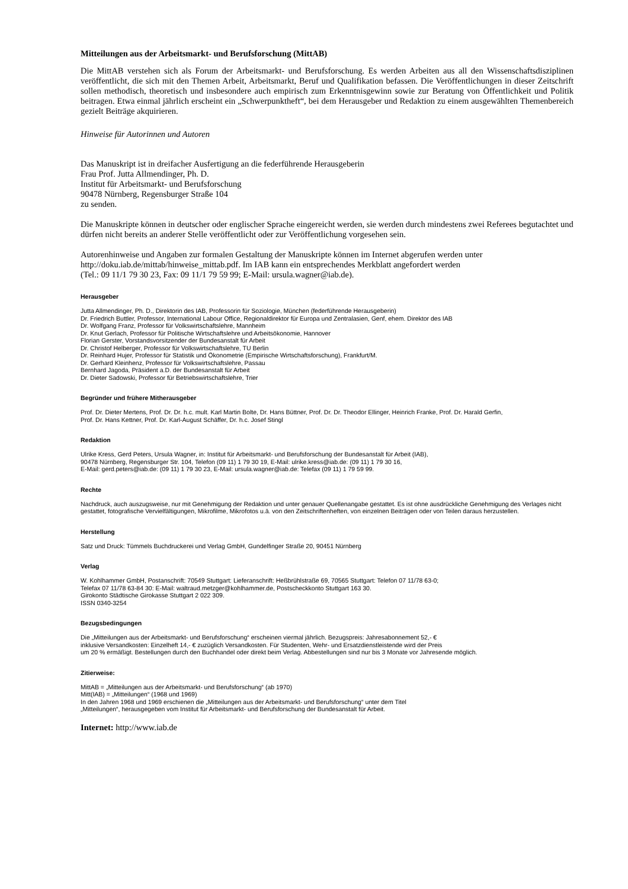Mitteilungen aus der Arbeitsmarkt- und Berufsforschung (MittAB)
Die MittAB verstehen sich als Forum der Arbeitsmarkt- und Berufsforschung. Es werden Arbeiten aus all den Wissenschaftsdisziplinen veröffentlicht, die sich mit den Themen Arbeit, Arbeitsmarkt, Beruf und Qualifikation befassen. Die Veröffentlichungen in dieser Zeitschrift sollen methodisch, theoretisch und insbesondere auch empirisch zum Erkenntnisgewinn sowie zur Beratung von Öffentlichkeit und Politik beitragen. Etwa einmal jährlich erscheint ein „Schwerpunktheft“, bei dem Herausgeber und Redaktion zu einem ausgewählten Themenbereich gezielt Beiträge akquirieren.
Hinweise für Autorinnen und Autoren
Das Manuskript ist in dreifacher Ausfertigung an die federführende Herausgeberin
Frau Prof. Jutta Allmendinger, Ph. D.
Institut für Arbeitsmarkt- und Berufsforschung
90478 Nürnberg, Regensburger Straße 104
zu senden.
Die Manuskripte können in deutscher oder englischer Sprache eingereicht werden, sie werden durch mindestens zwei Referees begutachtet und dürfen nicht bereits an anderer Stelle veröffentlicht oder zur Veröffentlichung vorgesehen sein.
Autorenhinweise und Angaben zur formalen Gestaltung der Manuskripte können im Internet abgerufen werden unter http://doku.iab.de/mittab/hinweise_mittab.pdf. Im IAB kann ein entsprechendes Merkblatt angefordert werden
(Tel.: 09 11/1 79 30 23, Fax: 09 11/1 79 59 99; E-Mail: ursula.wagner@iab.de).
Herausgeber
Jutta Allmendinger, Ph. D., Direktorin des IAB, Professorin für Soziologie, München (federführende Herausgeberin)
Dr. Friedrich Buttler, Professor, International Labour Office, Regionaldirektor für Europa und Zentralasien, Genf, ehem. Direktor des IAB
Dr. Wolfgang Franz, Professor für Volkswirtschaftslehre, Mannheim
Dr. Knut Gerlach, Professor für Politische Wirtschaftslehre und Arbeitsökonomie, Hannover
Florian Gerster, Vorstandsvorsitzender der Bundesanstalt für Arbeit
Dr. Christof Helberger, Professor für Volkswirtschaftslehre, TU Berlin
Dr. Reinhard Hujer, Professor für Statistik und Ökonometrie (Empirische Wirtschaftsforschung), Frankfurt/M.
Dr. Gerhard Kleinhenz, Professor für Volkswirtschaftslehre, Passau
Bernhard Jagoda, Präsident a.D. der Bundesanstalt für Arbeit
Dr. Dieter Sadowski, Professor für Betriebswirtschaftslehre, Trier
Begründer und frühere Mitherausgeber
Prof. Dr. Dieter Mertens, Prof. Dr. Dr. h.c. mult. Karl Martin Bolte, Dr. Hans Büttner, Prof. Dr. Dr. Theodor Ellinger, Heinrich Franke, Prof. Dr. Harald Gerfin,
Prof. Dr. Hans Kettner, Prof. Dr. Karl-August Schäffer, Dr. h.c. Josef Stingl
Redaktion
Ulrike Kress, Gerd Peters, Ursula Wagner, in: Institut für Arbeitsmarkt- und Berufsforschung der Bundesanstalt für Arbeit (IAB),
90478 Nürnberg, Regensburger Str. 104, Telefon (09 11) 1 79 30 19, E-Mail: ulrike.kress@iab.de: (09 11) 1 79 30 16,
E-Mail: gerd.peters@iab.de: (09 11) 1 79 30 23, E-Mail: ursula.wagner@iab.de: Telefax (09 11) 1 79 59 99.
Rechte
Nachdruck, auch auszugsweise, nur mit Genehmigung der Redaktion und unter genauer Quellenangabe gestattet. Es ist ohne ausdrückliche Genehmigung des Verlages nicht gestattet, fotografische Vervielfältigungen, Mikrofilme, Mikrofotos u.ä. von den Zeitschriftenheften, von einzelnen Beiträgen oder von Teilen daraus herzustellen.
Herstellung
Satz und Druck: Tümmels Buchdruckerei und Verlag GmbH, Gundelfinger Straße 20, 90451 Nürnberg
Verlag
W. Kohlhammer GmbH, Postanschrift: 70549 Stuttgart: Lieferanschrift: Heßbrühlstraße 69, 70565 Stuttgart: Telefon 07 11/78 63-0;
Telefax 07 11/78 63-84 30: E-Mail: waltraud.metzger@kohlhammer.de, Postscheckkonto Stuttgart 163 30.
Girokonto Städtische Girokasse Stuttgart 2 022 309.
ISSN 0340-3254
Bezugsbedingungen
Die „Mitteilungen aus der Arbeitsmarkt- und Berufsforschung“ erscheinen viermal jährlich. Bezugspreis: Jahresabonnement 52,- €
inklusive Versandkosten: Einzelheft 14,- € zuzüglich Versandkosten. Für Studenten, Wehr- und Ersatzdienstleistende wird der Preis
um 20 % ermäßigt. Bestellungen durch den Buchhandel oder direkt beim Verlag. Abbestellungen sind nur bis 3 Monate vor Jahresende möglich.
Zitierweise:
MittAB = „Mitteilungen aus der Arbeitsmarkt- und Berufsforschung“ (ab 1970)
Mitt(IAB) = „Mitteilungen“ (1968 und 1969)
In den Jahren 1968 und 1969 erschienen die „Mitteilungen aus der Arbeitsmarkt- und Berufsforschung“ unter dem Titel
„Mitteilungen“, herausgegeben vom Institut für Arbeitsmarkt- und Berufsforschung der Bundesanstalt für Arbeit.
Internet: http://www.iab.de